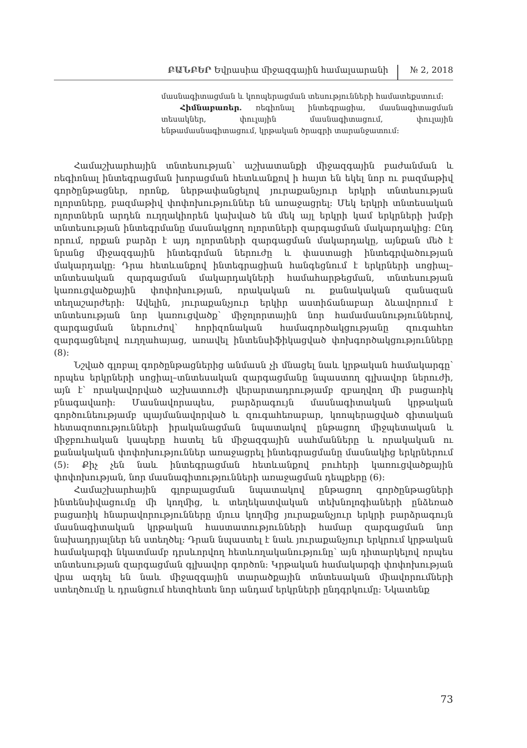ԲԱՆԲԵՐ Եվրասիա միջազգային համալսարանի
№ 2, 2018
մասնագիտացման և կոոպերացման տեսությունների համատեքստում:
Հիմնաբառեր. ռեգիոնալ ինտեգրացիա, մասնագիտացման տեսակներ, փուլային մասնագիտացում, փուլային ենթամասնագիտացում, կրթական ծրագրի տարանջատում:
Համաշխարհային տնտեսության՝ աշխատանքի միջազգային բաժանման և ռեգիոնալ ինտեգրացման խորացման հետևանքով ի հայտ են եկել նոր ու բազմաթիվ գործընթացներ, որոնք, ներթափանցելով յուրաքանչյուր երկրի տնտեսության ոլորտները, բազմաթիվ փոփոխություններ են առաջացրել: Մեկ երկրի տնտեսական ոլորտներն արդեն ուղղակիորեն կախված են մեկ այլ երկրի կամ երկրների խմբի տնտեսության ինտեգրմանը մասնակցող ոլորտների զարգացման մակարդակից: Ընդ որում, որքան բարձր է այդ ոլորտների զարգացման մակարդակը, այնքան մեծ է նրանց միջազգային ինտեգրման ներուժը և փաստացի ինտեգրվածության մակարդակը: Դրա հետևանքով ինտեգրացիան հանգեցնում է երկրների սոցիալ–տնտեսական զարգացման մակարդակների համահարթեցման, տնտեսության կառուցվածքային փոփոխության, որակական ու քանակական զանազան տեղաշարժերի: Ավելին, յուրաքանչյուր երկիր աստիճանաբար ձևավորում է տնտեսության նոր կառուցվածք՝ միջոլորտային նոր համամասնություններով, զարգացման ներուժով՝ հորիզոնական համագործակցությանը զուգահեռ զարգացնելով ուղղահայաց, առավել ինտենսիֆիկացված փոխգործակցությունները (8):
Նշված գլոբալ գործընթացներից անմասն չի մնացել նաև կրթական համակարգը՝ որպես երկրների սոցիալ–տնտեսական զարգացմանը նպաստող գլխավոր ներուժի, այն է՝ որակավորված աշխատուժի վերարտադրությամբ զբաղվող մի բացառիկ բնագավառի: Մասնավորապես, բարձրագույն մասնագիտական կրթական գործունեությամբ պայմանավորված և զուգահեռաբար, կոոպերացված գիտական հետազոտությունների իրականացման նպատակով ընթացող միջպետական և միջբուհական կապերը հատել են միջազգային սահմանները և որակական ու քանակական փոփոխություններ առաջացրել ինտեգրացմանը մասնակից երկրներում (5): Քիչ չեն նաև ինտեգրացման հետևանքով բուհերի կառուցվածքային փոփոխության, նոր մասնագիտությունների առաջացման դեպքերը (6):
Համաշխարհային գլոբալացման նպատակով ընթացող գործընթացների ինտենսիվացումը մի կողմից, և տեղեկատվական տեխնոլոգիաների ընձեռած բացառիկ հնարավորությունները մյուս կողմից յուրաքանչյուր երկրի բարձրագույն մասնագիտական կրթական հաստատությունների համար զարգացման նոր նախադրյալներ են ստեղծել: Դրան նպաստել է նաև յուրաքանչյուր երկրում կրթական համակարգի նկատմամբ դրսևորվող հետևողականությունը՝ այն դիտարկելով որպես տնտեսության զարգացման գլխավոր գործոն: Կրթական համակարգի փոփոխության վրա ազդել են նաև միջազգային տարածքային տնտեսական միավորումների ստեղծումը և դրանցում հետզհետե նոր անդամ երկրների ընդգրկումը: Նկատենք
73